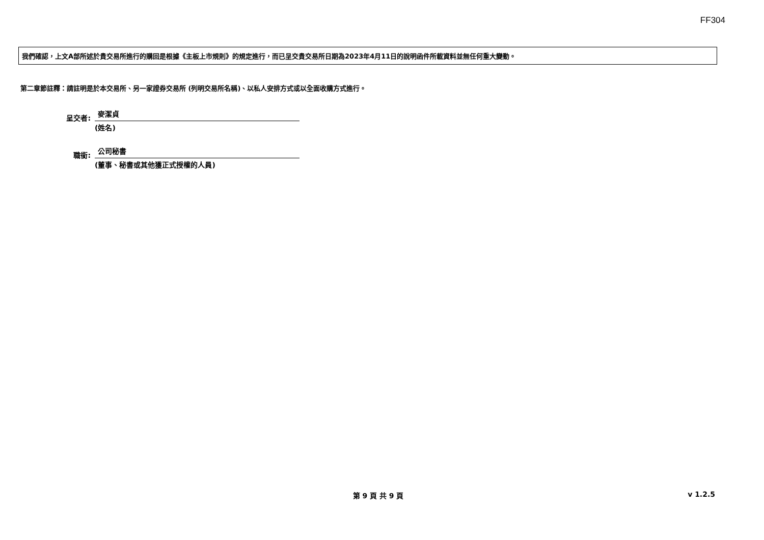FF304
我們確認，上文A部所述於貴交易所進行的購回是根據《主板上市規則》的規定進行，而已呈交貴交易所日期為2023年4月11日的說明函件所載資料並無任何重大變動。
第二章節註釋：請註明是於本交易所、另一家證券交易所 (列明交易所名稱)、以私人安排方式或以全面收購方式進行。
呈交者:
麥潔貞
(姓名)
職銜:
公司秘書
(董事、秘書或其他獲正式授權的人員)
第 9 頁 共 9 頁 v 1.2.5